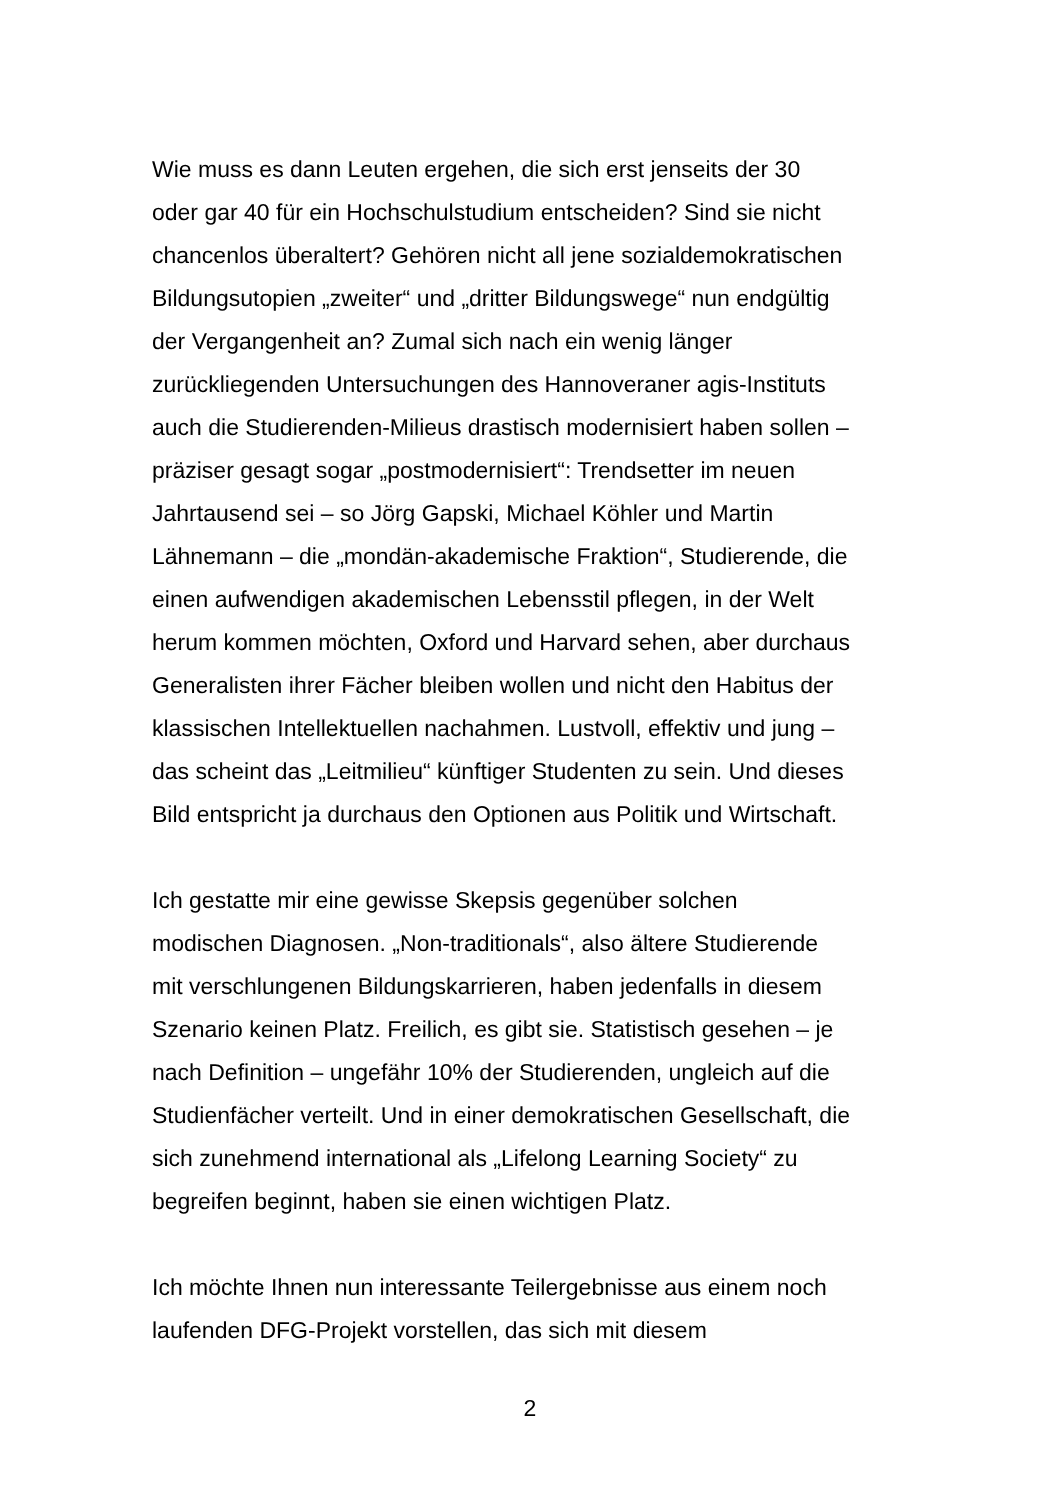Wie muss es dann Leuten ergehen, die sich erst jenseits der 30
oder gar 40 für ein Hochschulstudium entscheiden? Sind sie nicht
chancenlos überaltert? Gehören nicht all jene sozialdemokratischen
Bildungsutopien „zweiter“ und „dritter Bildungswege“ nun endgültig
der Vergangenheit an? Zumal sich nach ein wenig länger
zurückliegenden Untersuchungen des Hannoveraner agis-Instituts
auch die Studierenden-Milieus drastisch modernisiert haben sollen –
präziser gesagt sogar „postmodernisiert“: Trendsetter im neuen
Jahrtausend sei – so Jörg Gapski, Michael Köhler und Martin
Lähnemann – die „mondän-akademische Fraktion“, Studierende, die
einen aufwendigen akademischen Lebensstil pflegen, in der Welt
herum kommen möchten, Oxford und Harvard sehen, aber durchaus
Generalisten ihrer Fächer bleiben wollen und nicht den Habitus der
klassischen Intellektuellen nachahmen. Lustvoll, effektiv und jung –
das scheint das „Leitmilieu“ künftiger Studenten zu sein. Und dieses
Bild entspricht ja durchaus den Optionen aus Politik und Wirtschaft.
Ich gestatte mir eine gewisse Skepsis gegenüber solchen
modischen Diagnosen. „Non-traditionals“, also ältere Studierende
mit verschlungenen Bildungskarrieren, haben jedenfalls in diesem
Szenario keinen Platz. Freilich, es gibt sie. Statistisch gesehen – je
nach Definition – ungefähr 10% der Studierenden, ungleich auf die
Studienfächer verteilt. Und in einer demokratischen Gesellschaft, die
sich zunehmend international als „Lifelong Learning Society“ zu
begreifen beginnt, haben sie einen wichtigen Platz.
Ich möchte Ihnen nun interessante Teilergebnisse aus einem noch
laufenden DFG-Projekt vorstellen, das sich mit diesem
2